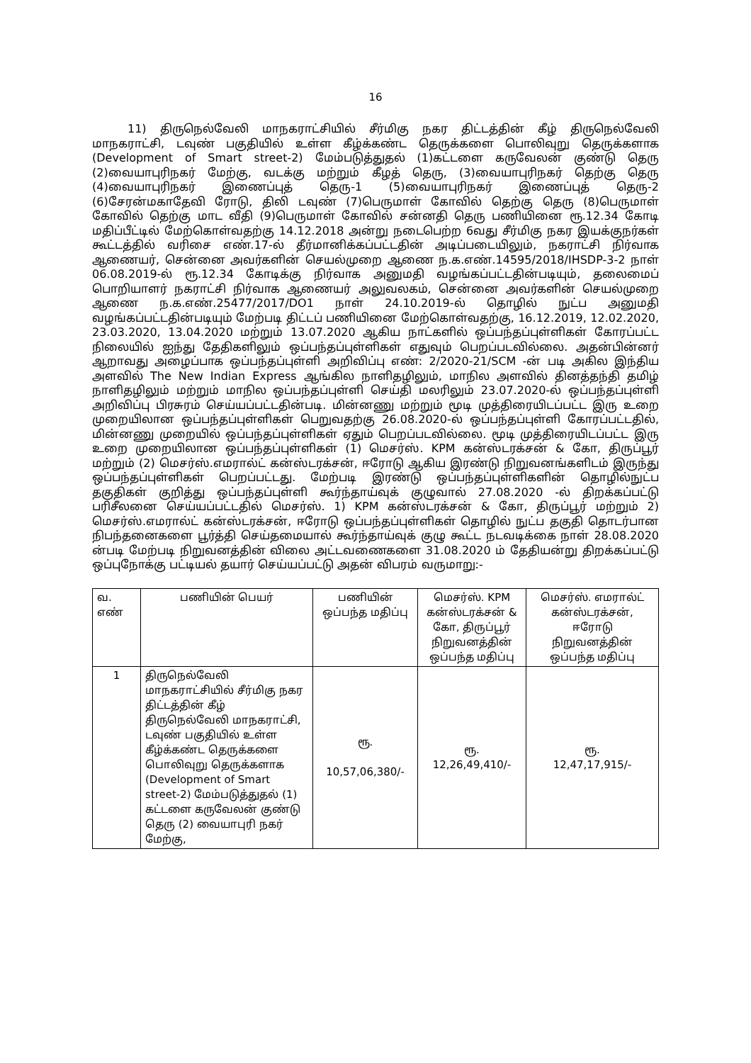16
11) திருநெல்வேலி மாநகராட்சியில் சீர்மிகு நகர திட்டத்தின் கீழ் திருநெல்வேலி மாநகராட்சி, டவுண் பகுதியில் உள்ள கீழ்க்கண்ட தெருக்களை பொலிவுறு தெருக்களாக (Development of Smart street-2) மேம்படுத்துதல் (1)கட்டளை கருவேலன் குண்டு தெரு (2)வையாபுரிநகர் மேற்கு, வடக்கு மற்றும் கீழத் தெரு, (3)வையாபுரிநகர் தெற்கு தெரு (4)வையாபுரிநகர் இணைப்புத் தெரு-1 (5)வையாபுரிநகர் இணைப்புத் தெரு-2 (6)சேரன்மகாதேவி ரோடு, திலி டவுண் (7)பெருமாள் கோவில் தெற்கு தெரு (8)பெருமாள் கோவில் தெற்கு மாட வீதி (9)பெருமாள் கோவில் சன்னதி தெரு பணியினை ரூ.12.34 கோடி மதிப்பீட்டில் மேற்கொள்வதற்கு 14.12.2018 அன்று நடைபெற்ற 6வது சீர்மிகு நகர இயக்குநர்கள் கூட்டத்தில் வரிசை எண்.17-ல் தீர்மானிக்கப்பட்டதின் அடிப்படையிலும், நகராட்சி நிர்வாக ஆணையர், சென்னை அவர்களின் செயல்முறை ஆணை ந.க.எண்.14595/2018/IHSDP-3-2 நாள் 06.08.2019-ல் ரூ.12.34 கோடிக்கு நிர்வாக அனுமதி வழங்கப்பட்டதின்படியும், தலைமைப் பொறியாளர் நகராட்சி நிர்வாக ஆணையர் அலுவலகம், சென்னை அவர்களின் செயல்முறை ஆணை ந.க.எண்.25477/2017/DO1 நாள் 24.10.2019-ல் தொழில் நுட்ப அனுமதி வழங்கப்பட்டதின்படியும் மேற்படி திட்டப் பணியினை மேற்கொள்வதற்கு, 16.12.2019, 12.02.2020, 23.03.2020, 13.04.2020 மற்றும் 13.07.2020 ஆகிய நாட்களில் ஒப்பந்தப்புள்ளிகள் கோரப்பட்ட நிலையில் ஐந்து தேதிகளிலும் ஒப்பந்தப்புள்ளிகள் எதுவும் பெறப்படவில்லை. அதன்பின்னர் ஆறாவது அழைப்பாக ஒப்பந்தப்புள்ளி அறிவிப்பு எண்: 2/2020-21/SCM -ன் படி அகில இந்திய அளவில் The New Indian Express ஆங்கில நாளிதழிலும், மாநில அளவில் தினத்தந்தி தமிழ் நாளிதழிலும் மற்றும் மாநில ஒப்பந்தப்புள்ளி செய்தி மலரிலும் 23.07.2020-ல் ஒப்பந்தப்புள்ளி அறிவிப்பு பிரசுரம் செய்யப்பட்டதின்படி. மின்னணு மற்றும் மூடி முத்திரையிடப்பட்ட இரு உறை முறையிலான ஒப்பந்தப்புள்ளிகள் பெறுவதற்கு 26.08.2020-ல் ஒப்பந்தப்புள்ளி கோரப்பட்டதில், மின்னணு முறையில் ஒப்பந்தப்புள்ளிகள் ஏதும் பெறப்படவில்லை. மூடி முத்திரையிடப்பட்ட இரு உறை முறையிலான ஒப்பந்தப்புள்ளிகள் (1) மெசர்ஸ். KPM கன்ஸ்டரக்சன் & கோ, திருப்பூர் மற்றும் (2) மெசர்ஸ்.எமரால்ட் கன்ஸ்டரக்சன், ஈரோடு ஆகிய இரண்டு நிறுவனங்களிடம் இருந்து ஒப்பந்தப்புள்ளிகள் பெறப்பட்டது. மேற்படி இரண்டு ஒப்பந்தப்புள்ளிகளின் தொழில்நுட்ப தகுதிகள் குறித்து ஒப்பந்தப்புள்ளி கூர்ந்தாய்வுக் குழுவால் 27.08.2020 -ல் திறக்கப்பட்டு பரிசீலனை செய்யப்பட்டதில் மெசர்ஸ். 1) KPM கன்ஸ்டரக்சன் & கோ, திருப்பூர் மற்றும் 2) மெசர்ஸ்.எமரால்ட் கன்ஸ்டரக்சன், ஈரோடு ஒப்பந்தப்புள்ளிகள் தொழில் நுட்ப தகுதி தொடர்பான நிபந்தனைகளை பூர்த்தி செய்தமையால் கூர்ந்தாய்வுக் குழு கூட்ட நடவடிக்கை நாள் 28.08.2020 ன்படி மேற்படி நிறுவனத்தின் விலை அட்டவணைகளை 31.08.2020 ம் தேதியன்று திறக்கப்பட்டு ஒப்புநோக்கு பட்டியல் தயார் செய்யப்பட்டு அதன் விபரம் வருமாறு:-
| வ. எண் | பணியின் பெயர் | பணியின் ஒப்பந்த மதிப்பு | மெசர்ஸ். KPM கன்ஸ்டரக்சன் & கோ, திருப்பூர் நிறுவனத்தின் ஒப்பந்த மதிப்பு | மெசர்ஸ். எமரால்ட் கன்ஸ்டரக்சன், ஈரோடு நிறுவனத்தின் ஒப்பந்த மதிப்பு |
| --- | --- | --- | --- | --- |
| 1 | திருநெல்வேலி மாநகராட்சியில் சீர்மிகு நகர திட்டத்தின் கீழ் திருநெல்வேலி மாநகராட்சி, டவுண் பகுதியில் உள்ள கீழ்க்கண்ட தெருக்களை பொலிவுறு தெருக்களாக (Development of Smart street-2) மேம்படுத்துதல் (1) கட்டளை கருவேலன் குண்டு தெரு (2) வையாபுரி நகர் மேற்கு, | ரூ. 10,57,06,380/- | ரூ. 12,26,49,410/- | ரூ. 12,47,17,915/- |